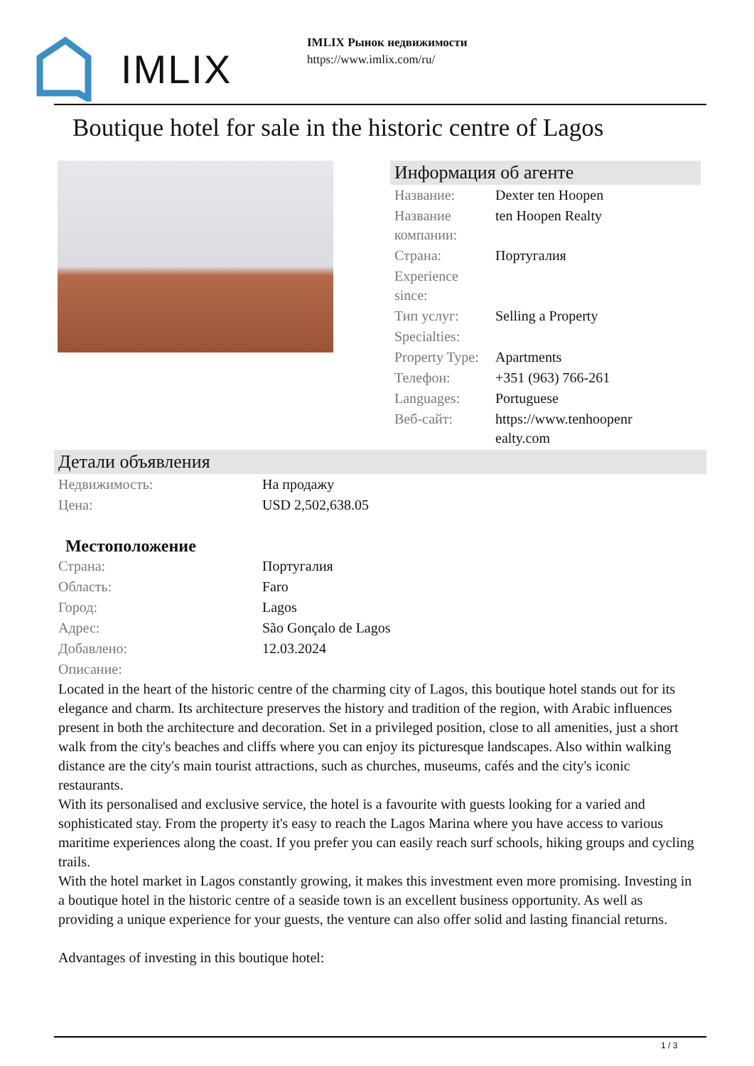IMLIX
IMLIX Рынок недвижимости
https://www.imlix.com/ru/
Boutique hotel for sale in the historic centre of Lagos
Информация об агенте
| Название: | Dexter ten Hoopen |
| Название компании: | ten Hoopen Realty |
| Страна: | Португалия |
| Experience since: | |
| Тип услуг: | Selling a Property |
| Specialties: | |
| Property Type: | Apartments |
| Телефон: | +351 (963) 766-261 |
| Languages: | Portuguese |
| Веб-сайт: | https://www.tenhoopenr ealty.com |
Детали объявления
| Недвижимость: | На продажу |
| Цена: | USD 2,502,638.05 |
Местоположение
| Страна: | Португалия |
| Область: | Faro |
| Город: | Lagos |
| Адрес: | São Gonçalo de Lagos |
| Добавлено: | 12.03.2024 |
| Описание: | |
Located in the heart of the historic centre of the charming city of Lagos, this boutique hotel stands out for its elegance and charm. Its architecture preserves the history and tradition of the region, with Arabic influences present in both the architecture and decoration. Set in a privileged position, close to all amenities, just a short walk from the city's beaches and cliffs where you can enjoy its picturesque landscapes. Also within walking distance are the city's main tourist attractions, such as churches, museums, cafés and the city's iconic restaurants.
With its personalised and exclusive service, the hotel is a favourite with guests looking for a varied and sophisticated stay. From the property it's easy to reach the Lagos Marina where you have access to various maritime experiences along the coast. If you prefer you can easily reach surf schools, hiking groups and cycling trails.
With the hotel market in Lagos constantly growing, it makes this investment even more promising. Investing in a boutique hotel in the historic centre of a seaside town is an excellent business opportunity. As well as providing a unique experience for your guests, the venture can also offer solid and lasting financial returns.
Advantages of investing in this boutique hotel:
1 / 3